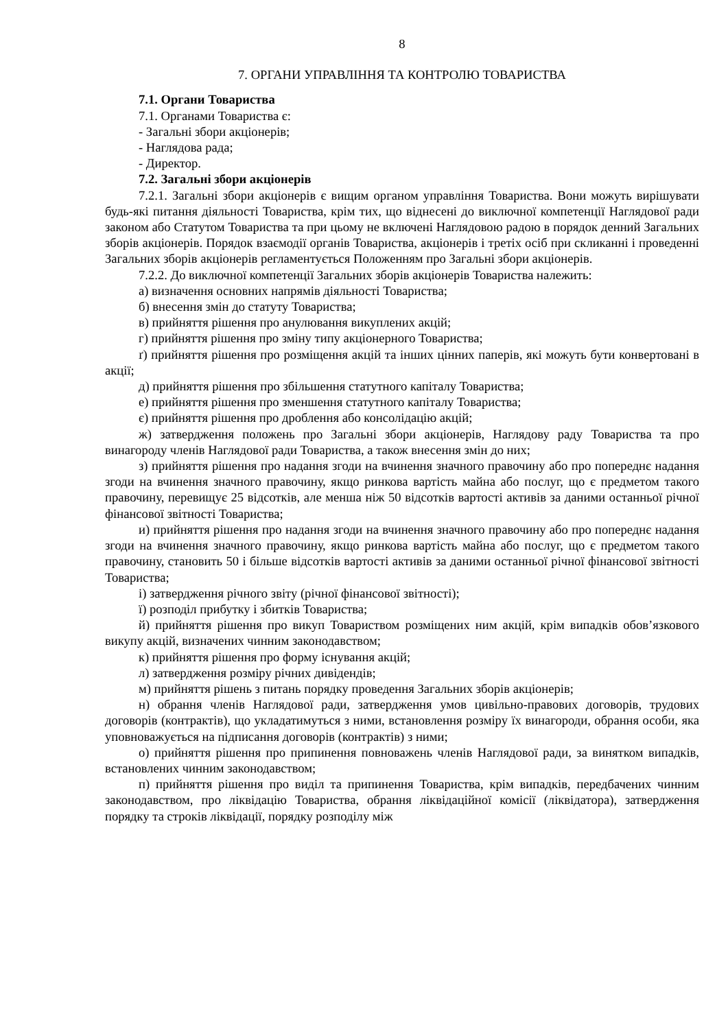8
7. ОРГАНИ УПРАВЛІННЯ ТА КОНТРОЛЮ ТОВАРИСТВА
7.1. Органи Товариства
7.1. Органами Товариства є:
- Загальні збори акціонерів;
- Наглядова рада;
- Директор.
7.2. Загальні збори акціонерів
7.2.1. Загальні збори акціонерів є вищим органом управління Товариства. Вони можуть вирішувати будь-які питання діяльності Товариства, крім тих, що віднесені до виключної компетенції Наглядової ради законом або Статутом Товариства та при цьому не включені Наглядовою радою в порядок денний Загальних зборів акціонерів. Порядок взаємодії органів Товариства, акціонерів і третіх осіб при скликанні і проведенні Загальних зборів акціонерів регламентується Положенням про Загальні збори акціонерів.
7.2.2. До виключної компетенції Загальних зборів акціонерів Товариства належить:
а) визначення основних напрямів діяльності Товариства;
б) внесення змін до статуту Товариства;
в) прийняття рішення про анулювання викуплених акцій;
г) прийняття рішення про зміну типу акціонерного Товариства;
ґ) прийняття рішення про розміщення акцій та інших цінних паперів, які можуть бути конвертовані в акції;
д) прийняття рішення про збільшення статутного капіталу Товариства;
е) прийняття рішення про зменшення статутного капіталу Товариства;
є) прийняття рішення про дроблення або консолідацію акцій;
ж) затвердження положень про Загальні збори акціонерів, Наглядову раду Товариства та про винагороду членів Наглядової ради Товариства, а також внесення змін до них;
з) прийняття рішення про надання згоди на вчинення значного правочину або про попереднє надання згоди на вчинення значного правочину, якщо ринкова вартість майна або послуг, що є предметом такого правочину, перевищує 25 відсотків, але менша ніж 50 відсотків вартості активів за даними останньої річної фінансової звітності Товариства;
и) прийняття рішення про надання згоди на вчинення значного правочину або про попереднє надання згоди на вчинення значного правочину, якщо ринкова вартість майна або послуг, що є предметом такого правочину, становить 50 і більше відсотків вартості активів за даними останньої річної фінансової звітності Товариства;
і) затвердження річного звіту (річної фінансової звітності);
ї) розподіл прибутку і збитків Товариства;
й) прийняття рішення про викуп Товариством розміщених ним акцій, крім випадків обов’язкового викупу акцій, визначених чинним законодавством;
к) прийняття рішення про форму існування акцій;
л) затвердження розміру річних дивідендів;
м) прийняття рішень з питань порядку проведення Загальних зборів акціонерів;
н) обрання членів Наглядової ради, затвердження умов цивільно-правових договорів, трудових договорів (контрактів), що укладатимуться з ними, встановлення розміру їх винагороди, обрання особи, яка уповноважується на підписання договорів (контрактів) з ними;
о) прийняття рішення про припинення повноважень членів Наглядової ради, за винятком випадків, встановлених чинним законодавством;
п) прийняття рішення про виділ та припинення Товариства, крім випадків, передбачених чинним законодавством, про ліквідацію Товариства, обрання ліквідаційної комісії (ліквідатора), затвердження порядку та строків ліквідації, порядку розподілу між